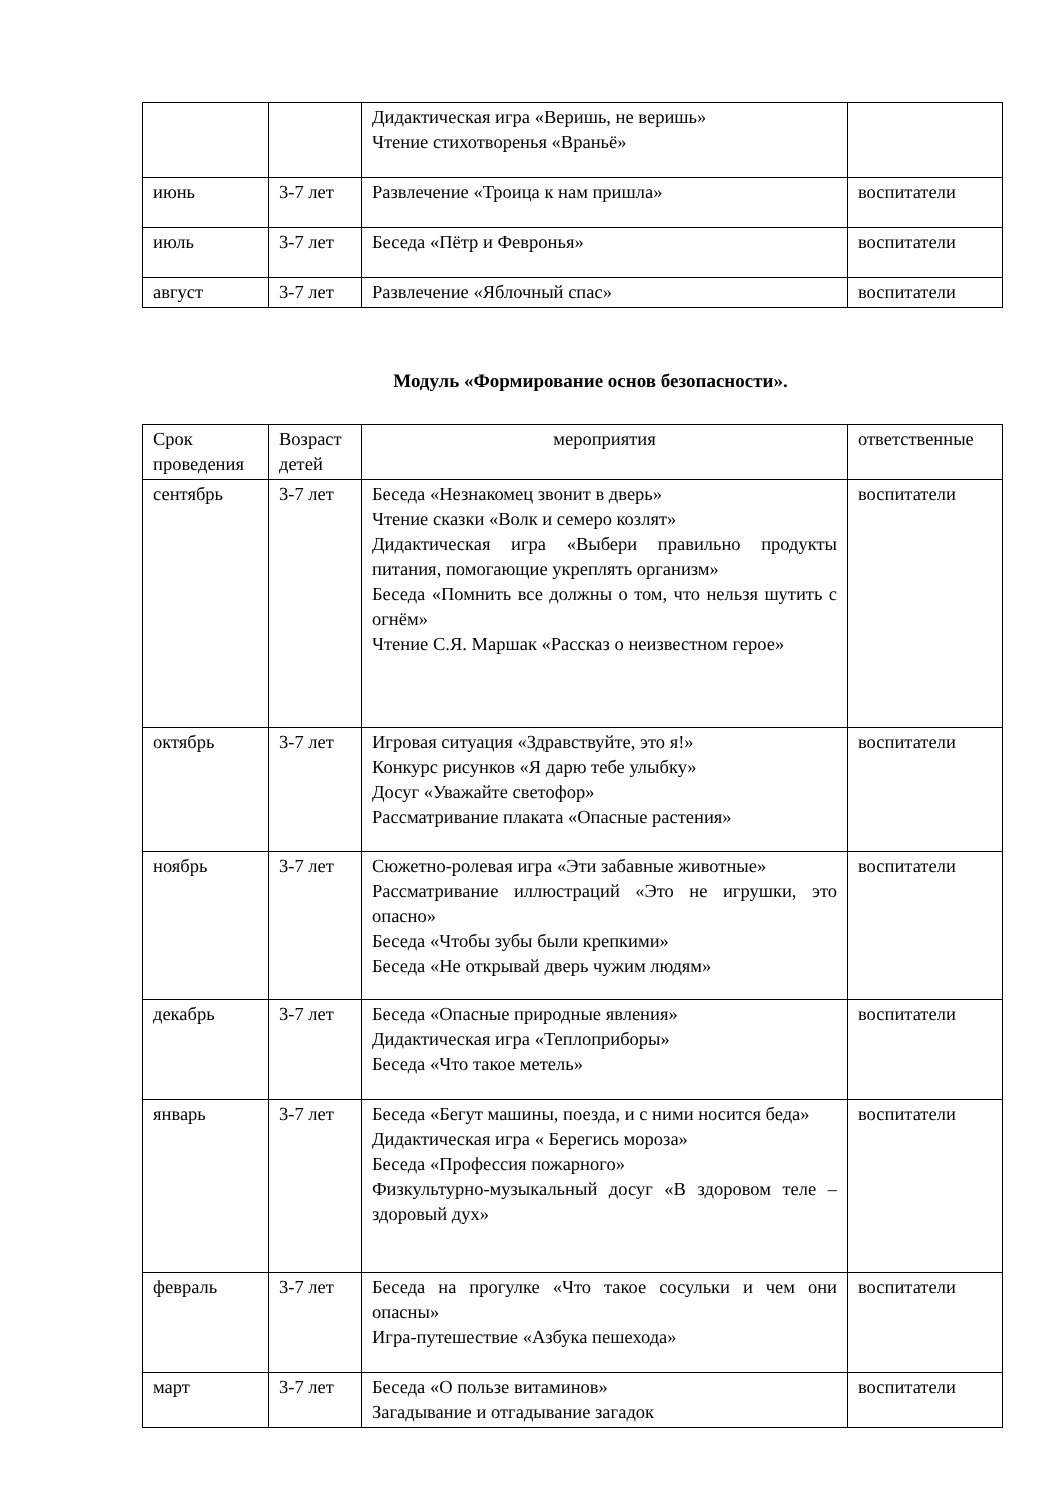| | | Дидактическая игра «Веришь, не веришь» Чтение стихотворенья «Враньё» | |
| июнь | 3-7 лет | Развлечение «Троица к нам пришла» | воспитатели |
| июль | 3-7 лет | Беседа «Пётр и Февронья» | воспитатели |
| август | 3-7 лет | Развлечение «Яблочный спас» | воспитатели |
Модуль «Формирование основ безопасности».
| Срок проведения | Возраст детей | мероприятия | ответственные |
| сентябрь | 3-7 лет | Беседа «Незнакомец звонит в дверь» Чтение сказки «Волк и семеро козлят» Дидактическая игра «Выбери правильно продукты питания, помогающие укреплять организм» Беседа «Помнить все должны о том, что нельзя шутить с огнём» Чтение С.Я. Маршак «Рассказ о неизвестном герое» | воспитатели |
| октябрь | 3-7 лет | Игровая ситуация «Здравствуйте, это я!» Конкурс рисунков «Я дарю тебе улыбку» Досуг «Уважайте светофор» Рассматривание плаката «Опасные растения» | воспитатели |
| ноябрь | 3-7 лет | Сюжетно-ролевая игра «Эти забавные животные» Рассматривание иллюстраций «Это не игрушки, это опасно» Беседа «Чтобы зубы были крепкими» Беседа «Не открывай дверь чужим людям» | воспитатели |
| декабрь | 3-7 лет | Беседа «Опасные природные явления» Дидактическая игра «Теплоприборы» Беседа «Что такое метель» | воспитатели |
| январь | 3-7 лет | Беседа «Бегут машины, поезда, и с ними носится беда» Дидактическая игра « Берегись мороза» Беседа «Профессия пожарного» Физкультурно-музыкальный досуг «В здоровом теле – здоровый дух» | воспитатели |
| февраль | 3-7 лет | Беседа на прогулке «Что такое сосульки и чем они опасны» Игра-путешествие «Азбука пешехода» | воспитатели |
| март | 3-7 лет | Беседа «О пользе витаминов» Загадывание и отгадывание загадок | воспитатели |